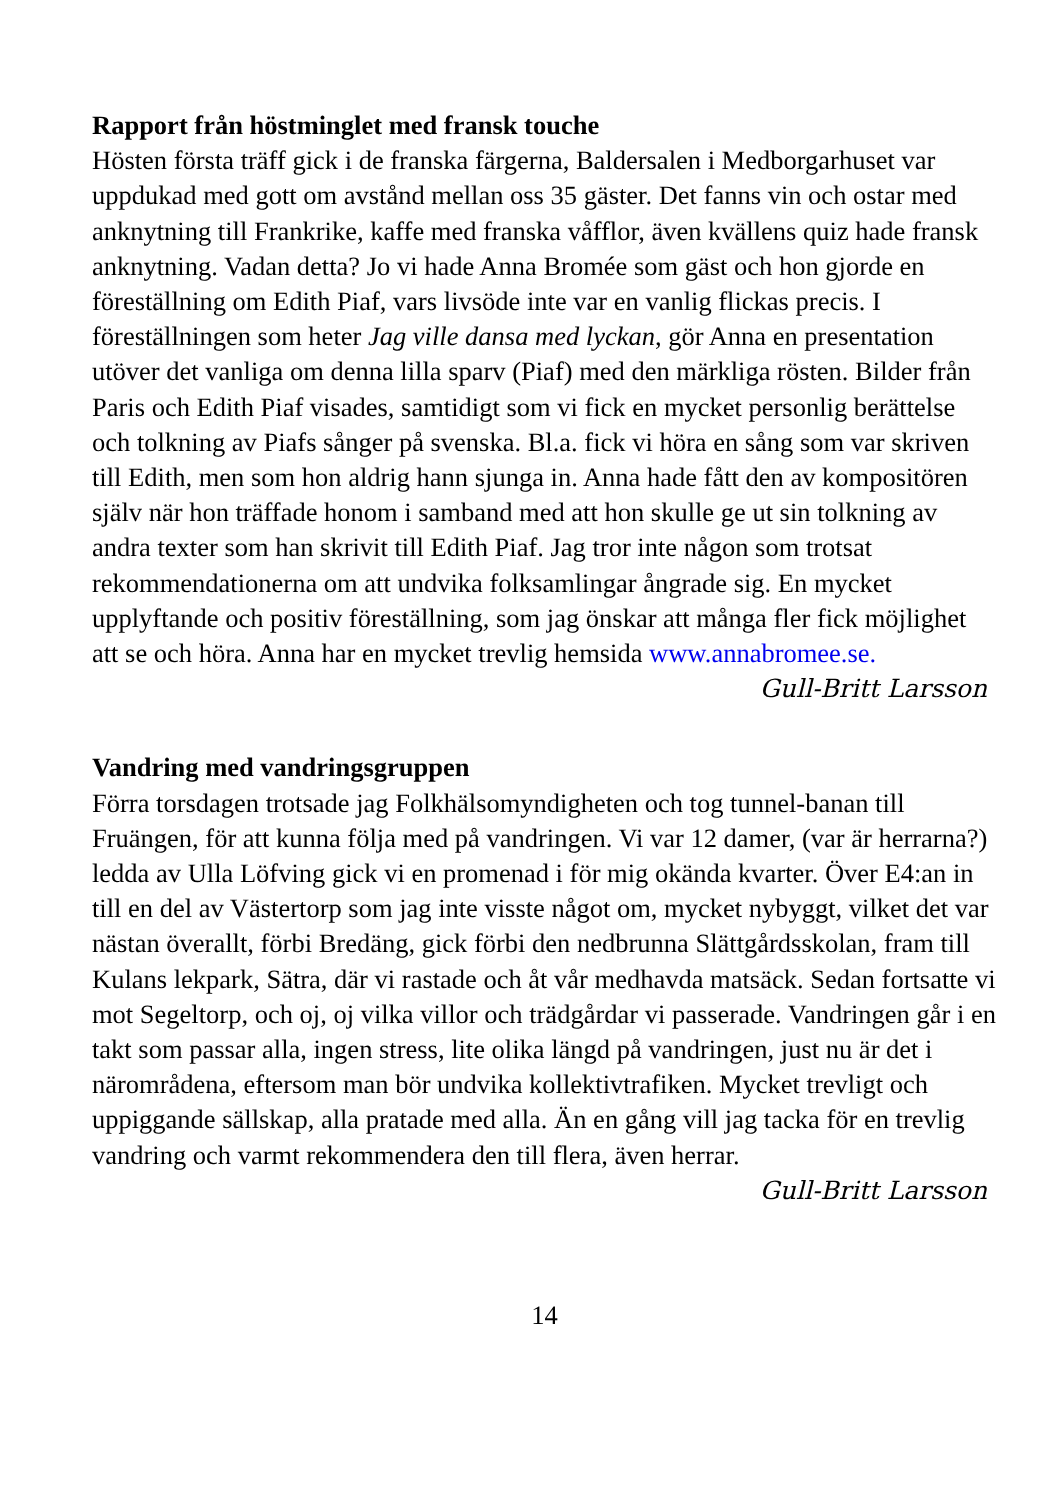Rapport från höstminglet med fransk touche
Hösten första träff gick i de franska färgerna, Baldersalen i Medborgarhuset var uppdukad med gott om avstånd mellan oss 35 gäster. Det fanns vin och ostar med anknytning till Frankrike, kaffe med franska våfflor, även kvällens quiz hade fransk anknytning. Vadan detta? Jo vi hade Anna Bromée som gäst och hon gjorde en föreställning om Edith Piaf, vars livsöde inte var en vanlig flickas precis. I föreställningen som heter Jag ville dansa med lyckan, gör Anna en presentation utöver det vanliga om denna lilla sparv (Piaf) med den märkliga rösten. Bilder från Paris och Edith Piaf visades, samtidigt som vi fick en mycket personlig berättelse och tolkning av Piafs sånger på svenska. Bl.a. fick vi höra en sång som var skriven till Edith, men som hon aldrig hann sjunga in. Anna hade fått den av kompositören själv när hon träffade honom i samband med att hon skulle ge ut sin tolkning av andra texter som han skrivit till Edith Piaf. Jag tror inte någon som trotsat rekommendationerna om att undvika folksamlingar ångrade sig. En mycket upplyftande och positiv föreställning, som jag önskar att många fler fick möjlighet att se och höra. Anna har en mycket trevlig hemsida www.annabromee.se.
Gull-Britt Larsson
Vandring med vandringsgruppen
Förra torsdagen trotsade jag Folkhälsomyndigheten och tog tunnel-banan till Fruängen, för att kunna följa med på vandringen. Vi var 12 damer, (var är herrarna?) ledda av Ulla Löfving gick vi en promenad i för mig okända kvarter. Över E4:an in till en del av Västertorp som jag inte visste något om, mycket nybyggt, vilket det var nästan överallt, förbi Bredäng, gick förbi den nedbrunna Slättgårdsskolan, fram till Kulans lekpark, Sätra, där vi rastade och åt vår medhavda matsäck. Sedan fortsatte vi mot Segeltorp, och oj, oj vilka villor och trädgårdar vi passerade. Vandringen går i en takt som passar alla, ingen stress, lite olika längd på vandringen, just nu är det i närområdena, eftersom man bör undvika kollektivtrafiken. Mycket trevligt och uppiggande sällskap, alla pratade med alla. Än en gång vill jag tacka för en trevlig vandring och varmt rekommendera den till flera, även herrar.
Gull-Britt Larsson
14